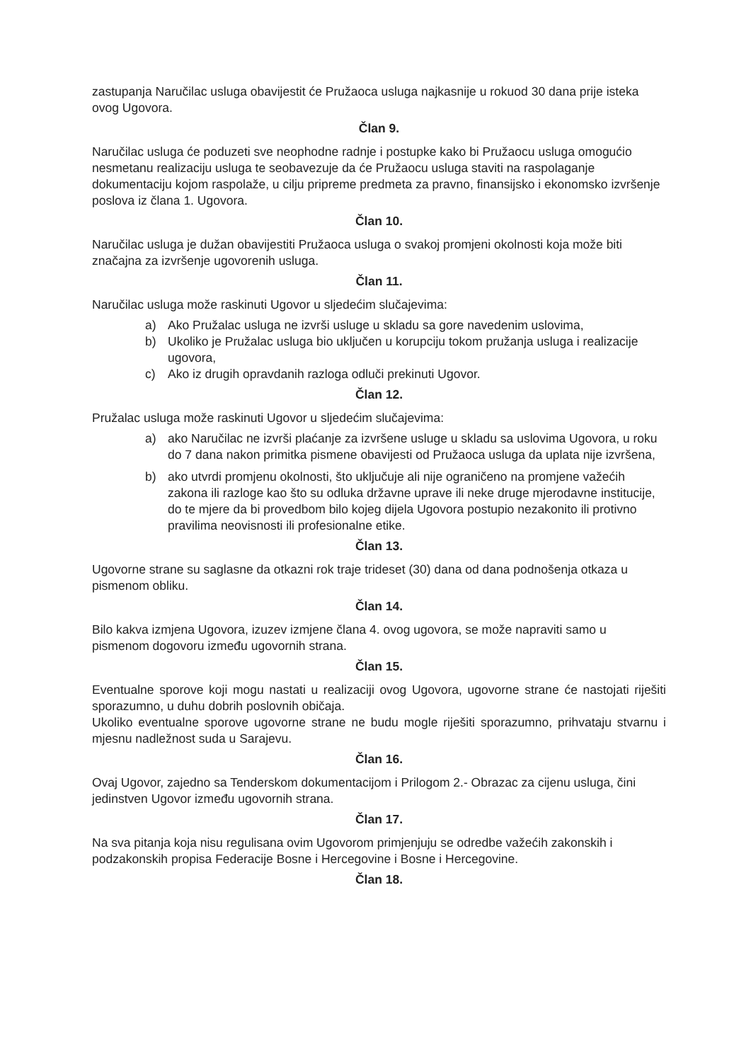zastupanja Naručilac usluga obavijestit će Pružaoca usluga najkasnije u rokuod 30 dana prije isteka ovog Ugovora.
Član 9.
Naručilac usluga će poduzeti sve neophodne radnje i postupke kako bi Pružaocu usluga omogućio nesmetanu realizaciju usluga te seobavezuje da će Pružaocu usluga staviti na raspolaganje dokumentaciju kojom raspolaže, u cilju pripreme predmeta za pravno, finansijsko i ekonomsko izvršenje poslova iz člana 1. Ugovora.
Član 10.
Naručilac usluga je dužan obavijestiti Pružaoca usluga o svakoj promjeni okolnosti koja može biti značajna za izvršenje ugovorenih usluga.
Član 11.
Naručilac usluga može raskinuti Ugovor u sljedećim slučajevima:
a) Ako Pružalac usluga ne izvrši usluge u skladu sa gore navedenim uslovima,
b) Ukoliko je Pružalac usluga bio uključen u korupciju tokom pružanja usluga i realizacije ugovora,
c) Ako iz drugih opravdanih razloga odluči prekinuti Ugovor.
Član 12.
Pružalac usluga može raskinuti Ugovor u sljedećim slučajevima:
a) ako Naručilac ne izvrši plaćanje za izvršene usluge u skladu sa uslovima Ugovora, u roku do 7 dana nakon primitka pismene obavijesti od Pružaoca usluga da uplata nije izvršena,
b) ako utvrdi promjenu okolnosti, što uključuje ali nije ograničeno na promjene važećih zakona ili razloge kao što su odluka državne uprave ili neke druge mjerodavne institucije, do te mjere da bi provedbom bilo kojeg dijela Ugovora postupio nezakonito ili protivno pravilima neovisnosti ili profesionalne etike.
Član 13.
Ugovorne strane su saglasne da otkazni rok traje trideset (30) dana od dana podnošenja otkaza u pismenom obliku.
Član 14.
Bilo kakva izmjena Ugovora, izuzev izmjene člana 4. ovog ugovora, se može napraviti samo u pismenom dogovoru između ugovornih strana.
Član 15.
Eventualne sporove koji mogu nastati u realizaciji ovog Ugovora, ugovorne strane će nastojati riješiti sporazumno, u duhu dobrih poslovnih običaja.
Ukoliko eventualne sporove ugovorne strane ne budu mogle riješiti sporazumno, prihvataju stvarnu i mjesnu nadležnost suda u Sarajevu.
Član 16.
Ovaj Ugovor, zajedno sa Tenderskom dokumentacijom i Prilogom 2.- Obrazac za cijenu usluga, čini jedinstven Ugovor između ugovornih strana.
Član 17.
Na sva pitanja koja nisu regulisana ovim Ugovorom primjenjuju se odredbe važećih zakonskih i podzakonskih propisa Federacije Bosne i Hercegovine i Bosne i Hercegovine.
Član 18.